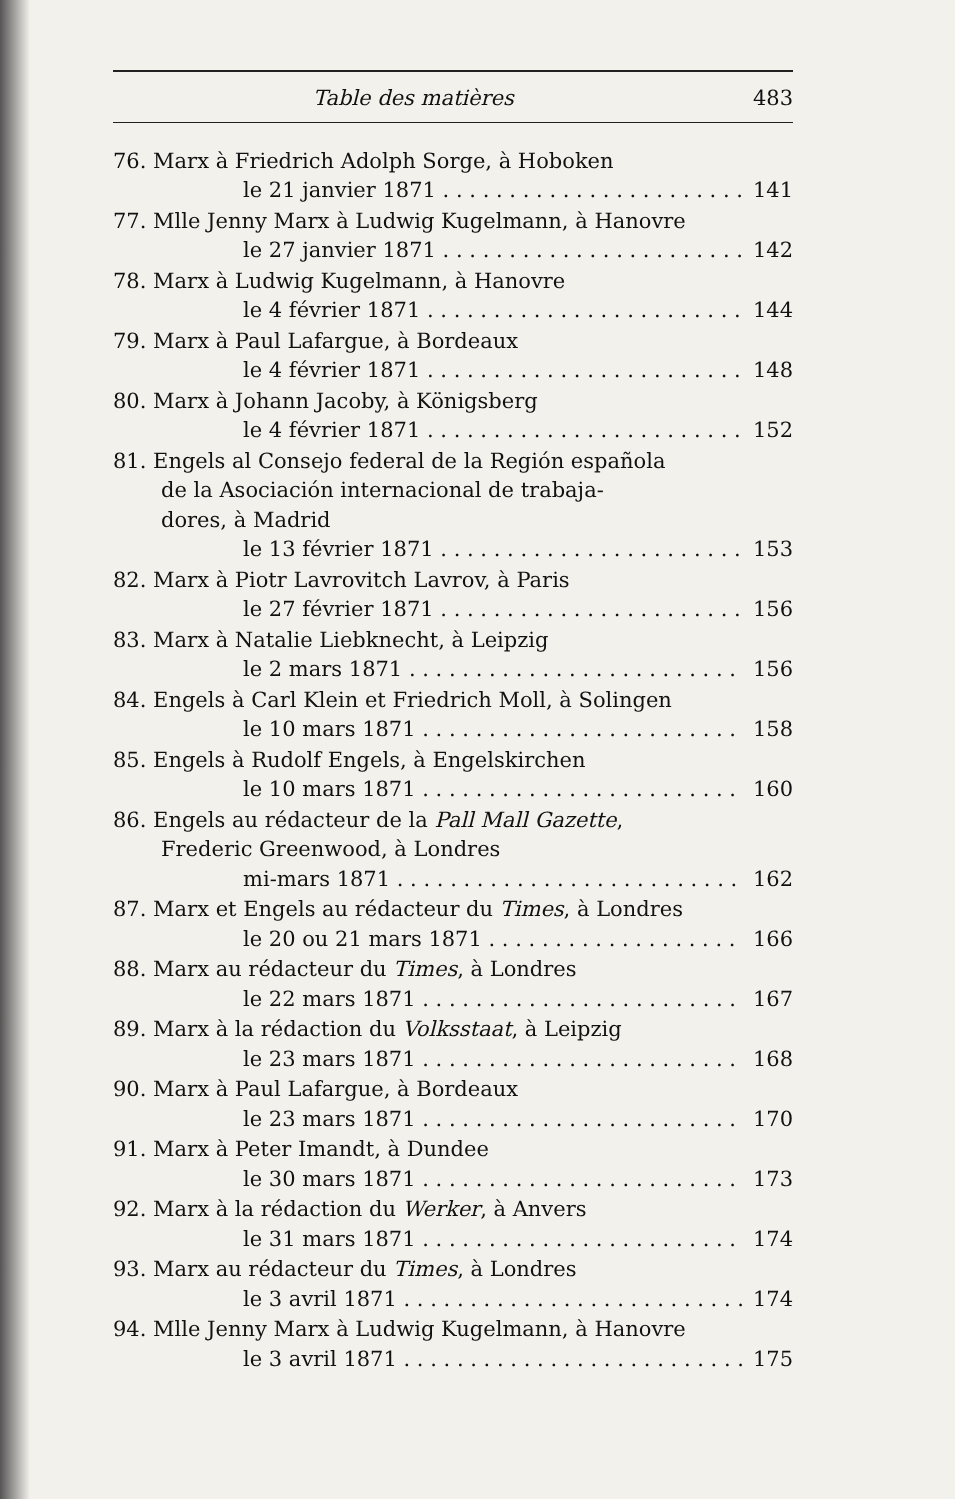Table des matières 483
76. Marx à Friedrich Adolph Sorge, à Hoboken
le 21 janvier 1871 141
77. Mlle Jenny Marx à Ludwig Kugelmann, à Hanovre
le 27 janvier 1871 142
78. Marx à Ludwig Kugelmann, à Hanovre
le 4 février 1871 144
79. Marx à Paul Lafargue, à Bordeaux
le 4 février 1871 148
80. Marx à Johann Jacoby, à Königsberg
le 4 février 1871 152
81. Engels al Consejo federal de la Región española
de la Asociación internacional de trabaja-
dores, à Madrid
le 13 février 1871 153
82. Marx à Piotr Lavrovitch Lavrov, à Paris
le 27 février 1871 156
83. Marx à Natalie Liebknecht, à Leipzig
le 2 mars 1871 156
84. Engels à Carl Klein et Friedrich Moll, à Solingen
le 10 mars 1871 158
85. Engels à Rudolf Engels, à Engelskirchen
le 10 mars 1871 160
86. Engels au rédacteur de la Pall Mall Gazette,
Frederic Greenwood, à Londres
mi-mars 1871 162
87. Marx et Engels au rédacteur du Times, à Londres
le 20 ou 21 mars 1871 166
88. Marx au rédacteur du Times, à Londres
le 22 mars 1871 167
89. Marx à la rédaction du Volksstaat, à Leipzig
le 23 mars 1871 168
90. Marx à Paul Lafargue, à Bordeaux
le 23 mars 1871 170
91. Marx à Peter Imandt, à Dundee
le 30 mars 1871 173
92. Marx à la rédaction du Werker, à Anvers
le 31 mars 1871 174
93. Marx au rédacteur du Times, à Londres
le 3 avril 1871 174
94. Mlle Jenny Marx à Ludwig Kugelmann, à Hanovre
le 3 avril 1871 175